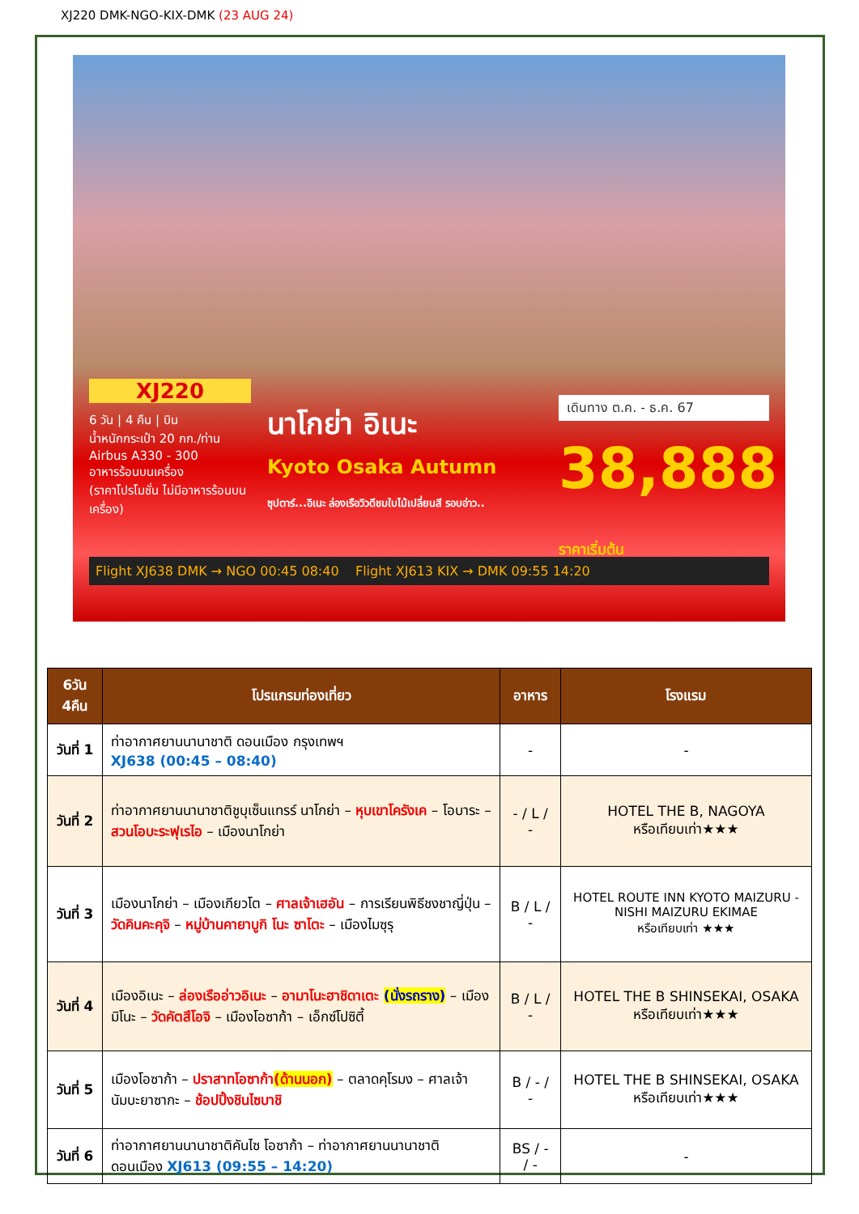XJ220 DMK-NGO-KIX-DMK (23 AUG 24)
XJ220
6 วัน | 4 คืน | บิน
น้ำหนักกระเป๋า 20 กก./ท่าน
Airbus A330 - 300
อาหารร้อนบนเครื่อง
(ราคาโปรโมชั่น ไม่มีอาหารร้อนบนเครื่อง)
นาโกย่า อิเนะ
Kyoto Osaka Autumn
ซุปตาร์...อิเนะ ล่องเรือวิวดีชมใบไม้เปลี่ยนสี รอบอ่าว..
เดินทาง ต.ค. - ธ.ค. 67
38,888 ราคาเริ่มต้น
Flight XJ638 DMK → NGO 00:45 08:40 Flight XJ613 KIX → DMK 09:55 14:20
| 6วัน 4คืน | โปรแกรมท่องเที่ยว | อาหาร | โรงแรม |
| --- | --- | --- | --- |
| วันที่ 1 | ท่าอากาศยานนานาชาติ ดอนเมือง กรุงเทพฯ XJ638 (00:45 – 08:40) | - | - |
| วันที่ 2 | ท่าอากาศยานนานาชาติชูบุเซ็นแทรร์ นาโกย่า – หุบเขาโครังเค – โอบาระ – สวนโอบะระฟุเรไอ – เมืองนาโกย่า | - / L / - | HOTEL THE B, NAGOYA หรือเทียบเท่า★★★ |
| วันที่ 3 | เมืองนาโกย่า – เมืองเกียวโต – ศาลเจ้าเฮอัน – การเรียนพิธีชงชาญี่ปุ่น – วัดคินคะคุจิ – หมู่บ้านคายาบูกิ โนะ ซาโตะ – เมืองไมซุรุ | B / L / - | HOTEL ROUTE INN KYOTO MAIZURU - NISHI MAIZURU EKIMAE หรือเทียบเท่า ★★★ |
| วันที่ 4 | เมืองอิเนะ – ล่องเรืออ่าวอิเนะ – อามาโนะฮาชิดาเตะ (นั่งรถราง) – เมืองมิโนะ – วัดคัตสึโอจิ – เมืองโอซาก้า – เอ็กซ์โปซิตี้ | B / L / - | HOTEL THE B SHINSEKAI, OSAKA หรือเทียบเท่า★★★ |
| วันที่ 5 | เมืองโอซาก้า – ปราสาทโอซาก้า (ด้านนอก) – ตลาดคุโรมง – ศาลเจ้านัมบะยาซากะ – ช้อปปิ้งชินไซบาชิ | B / - / - | HOTEL THE B SHINSEKAI, OSAKA หรือเทียบเท่า★★★ |
| วันที่ 6 | ท่าอากาศยานนานาชาติคันไซ โอซาก้า – ท่าอากาศยานนานาชาติ ดอนเมือง XJ613 (09:55 – 14:20) | BS / - / - | - |